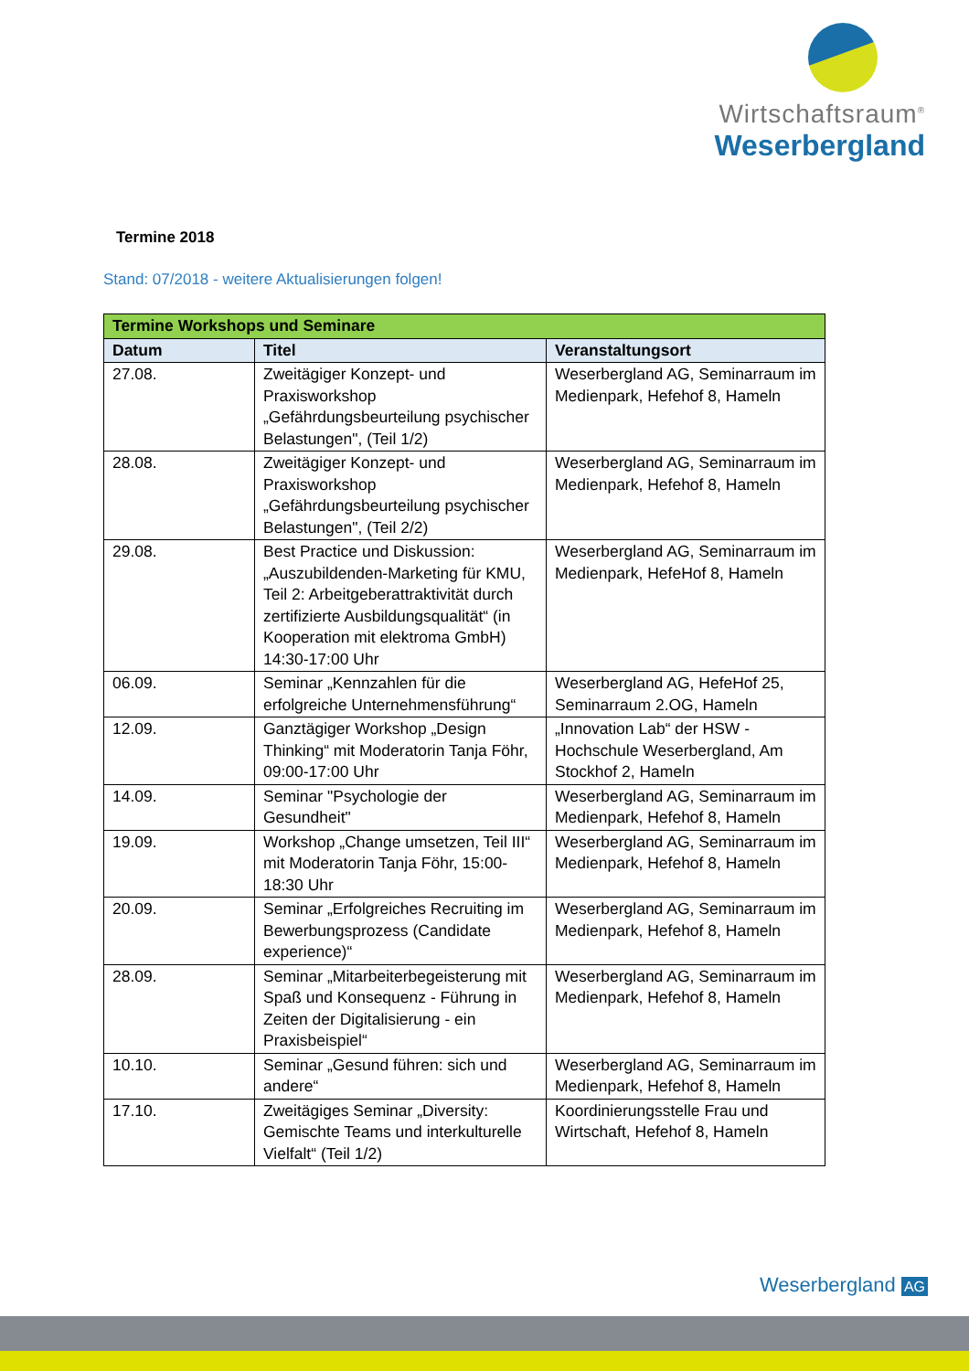Wirtschaftsraum<sup>®</sup>
Weserbergland
Termine 2018
Stand: 07/2018 - weitere Aktualisierungen folgen!
| Termine Workshops und Seminare | | |
| --- | --- | --- |
| Datum | Titel | Veranstaltungsort |
| 27.08. | Zweitägiger Konzept- und Praxisworkshop „Gefährdungsbeurteilung psychischer Belastungen", (Teil 1/2) | Weserbergland AG, Seminarraum im Medienpark, Hefehof 8, Hameln |
| 28.08. | Zweitägiger Konzept- und Praxisworkshop „Gefährdungsbeurteilung psychischer Belastungen", (Teil 2/2) | Weserbergland AG, Seminarraum im Medienpark, Hefehof 8, Hameln |
| 29.08. | Best Practice und Diskussion: „Auszubildenden-Marketing für KMU, Teil 2: Arbeitgeberattraktivität durch zertifizierte Ausbildungsqualität“ (in Kooperation mit elektroma GmbH) 14:30-17:00 Uhr | Weserbergland AG, Seminarraum im Medienpark, HefeHof 8, Hameln |
| 06.09. | Seminar „Kennzahlen für die erfolgreiche Unternehmensführung“ | Weserbergland AG, HefeHof 25, Seminarraum 2.OG, Hameln |
| 12.09. | Ganztägiger Workshop „Design Thinking“ mit Moderatorin Tanja Föhr, 09:00-17:00 Uhr | „Innovation Lab“ der HSW - Hochschule Weserbergland, Am Stockhof 2, Hameln |
| 14.09. | Seminar "Psychologie der Gesundheit" | Weserbergland AG, Seminarraum im Medienpark, Hefehof 8, Hameln |
| 19.09. | Workshop „Change umsetzen, Teil III“ mit Moderatorin Tanja Föhr, 15:00-18:30 Uhr | Weserbergland AG, Seminarraum im Medienpark, Hefehof 8, Hameln |
| 20.09. | Seminar „Erfolgreiches Recruiting im Bewerbungsprozess (Candidate experience)“ | Weserbergland AG, Seminarraum im Medienpark, Hefehof 8, Hameln |
| 28.09. | Seminar „Mitarbeiterbegeisterung mit Spaß und Konsequenz - Führung in Zeiten der Digitalisierung - ein Praxisbeispiel“ | Weserbergland AG, Seminarraum im Medienpark, Hefehof 8, Hameln |
| 10.10. | Seminar „Gesund führen: sich und andere“ | Weserbergland AG, Seminarraum im Medienpark, Hefehof 8, Hameln |
| 17.10. | Zweitägiges Seminar „Diversity: Gemischte Teams und interkulturelle Vielfalt“ (Teil 1/2) | Koordinierungsstelle Frau und Wirtschaft, Hefehof 8, Hameln |
Weserbergland AG